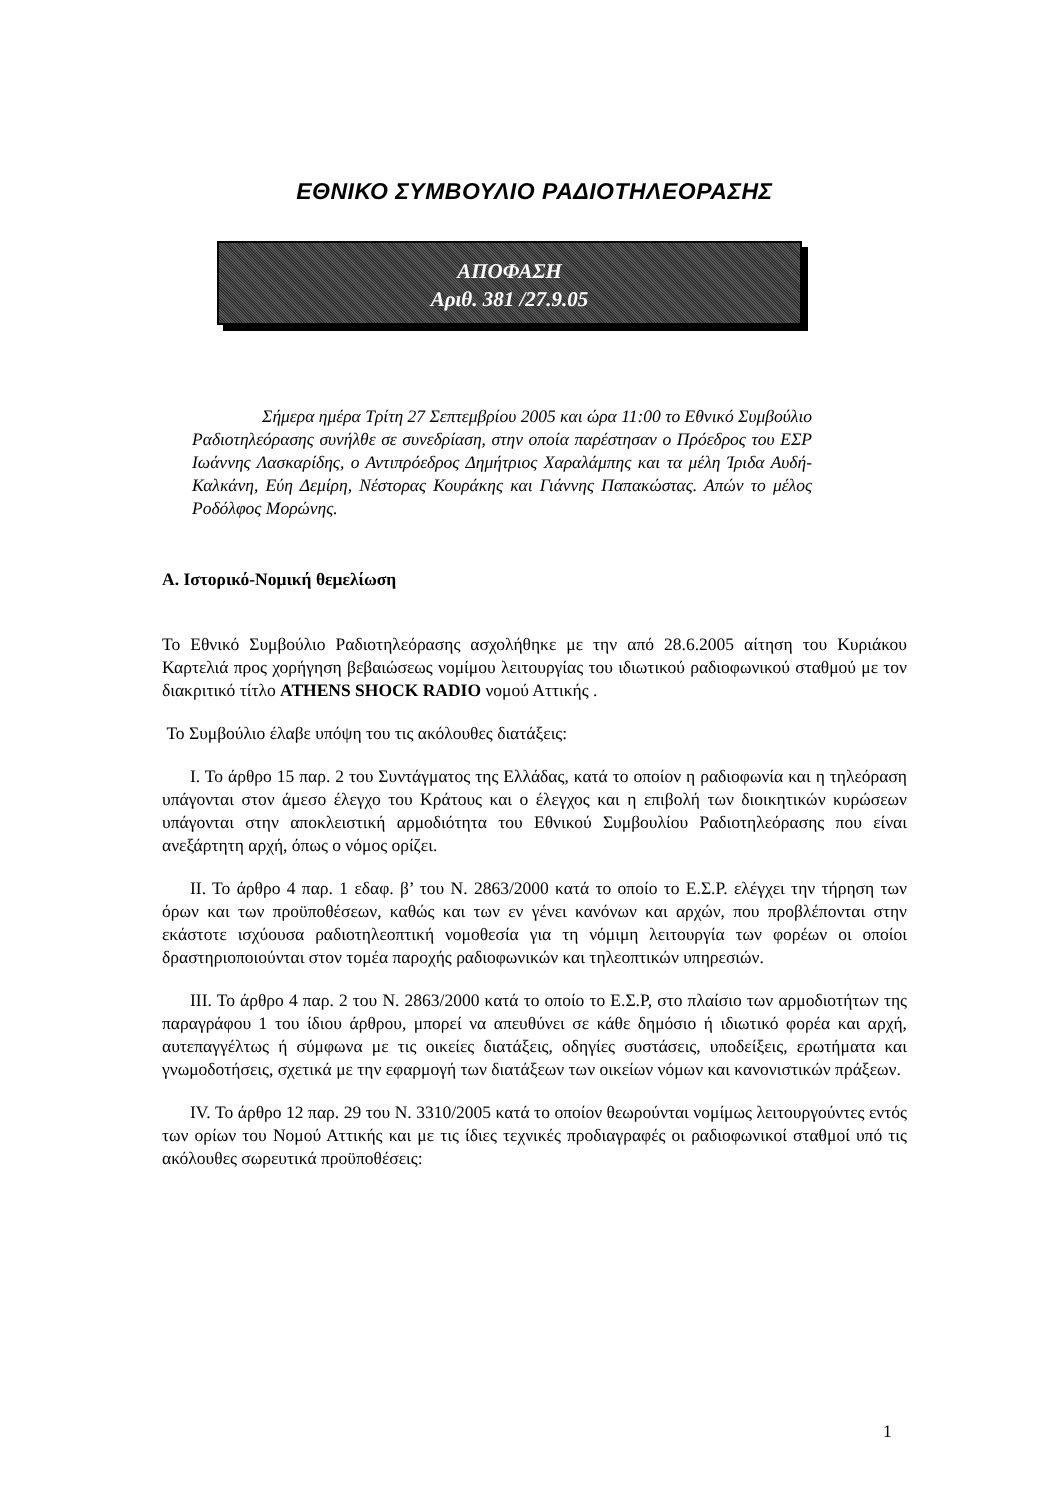ΕΘΝΙΚΟ ΣΥΜΒΟΥΛΙΟ ΡΑΔΙΟΤΗΛΕΟΡΑΣΗΣ
ΑΠΟΦΑΣΗ
Αριθ. 381 /27.9.05
Σήμερα ημέρα Τρίτη 27 Σεπτεμβρίου 2005 και ώρα 11:00 το Εθνικό Συμβούλιο Ραδιοτηλεόρασης συνήλθε σε συνεδρίαση, στην οποία παρέστησαν ο Πρόεδρος του ΕΣΡ Ιωάννης Λασκαρίδης, ο Αντιπρόεδρος Δημήτριος Χαραλάμπης και τα μέλη Ίριδα Αυδή-Καλκάνη, Εύη Δεμίρη, Νέστορας Κουράκης και Γιάννης Παπακώστας. Απών το μέλος Ροδόλφος Μορώνης.
Α. Ιστορικό-Νομική θεμελίωση
Το Εθνικό Συμβούλιο Ραδιοτηλεόρασης ασχολήθηκε με την από 28.6.2005 αίτηση του Κυριάκου Καρτελιά προς χορήγηση βεβαιώσεως νομίμου λειτουργίας του ιδιωτικού ραδιοφωνικού σταθμού με τον διακριτικό τίτλο ATHENS SHOCK RADIO νομού Αττικής .
Το Συμβούλιο έλαβε υπόψη του τις ακόλουθες διατάξεις:
Ι. Το άρθρο 15 παρ. 2 του Συντάγματος της Ελλάδας, κατά το οποίον η ραδιοφωνία και η τηλεόραση υπάγονται στον άμεσο έλεγχο του Κράτους και ο έλεγχος και η επιβολή των διοικητικών κυρώσεων υπάγονται στην αποκλειστική αρμοδιότητα του Εθνικού Συμβουλίου Ραδιοτηλεόρασης που είναι ανεξάρτητη αρχή, όπως ο νόμος ορίζει.
ΙΙ. Το άρθρο 4 παρ. 1 εδαφ. β’ του Ν. 2863/2000 κατά το οποίο το Ε.Σ.Ρ. ελέγχει την τήρηση των όρων και των προϋποθέσεων, καθώς και των εν γένει κανόνων και αρχών, που προβλέπονται στην εκάστοτε ισχύουσα ραδιοτηλεοπτική νομοθεσία για τη νόμιμη λειτουργία των φορέων οι οποίοι δραστηριοποιούνται στον τομέα παροχής ραδιοφωνικών και τηλεοπτικών υπηρεσιών.
ΙΙΙ. Το άρθρο 4 παρ. 2 του Ν. 2863/2000 κατά το οποίο το Ε.Σ.Ρ, στο πλαίσιο των αρμοδιοτήτων της παραγράφου 1 του ίδιου άρθρου, μπορεί να απευθύνει σε κάθε δημόσιο ή ιδιωτικό φορέα και αρχή, αυτεπαγγέλτως ή σύμφωνα με τις οικείες διατάξεις, οδηγίες συστάσεις, υποδείξεις, ερωτήματα και γνωμοδοτήσεις, σχετικά με την εφαρμογή των διατάξεων των οικείων νόμων και κανονιστικών πράξεων.
IV. Το άρθρο 12 παρ. 29 του Ν. 3310/2005 κατά το οποίον θεωρούνται νομίμως λειτουργούντες εντός των ορίων του Νομού Αττικής και με τις ίδιες τεχνικές προδιαγραφές οι ραδιοφωνικοί σταθμοί υπό τις ακόλουθες σωρευτικά προϋποθέσεις:
1